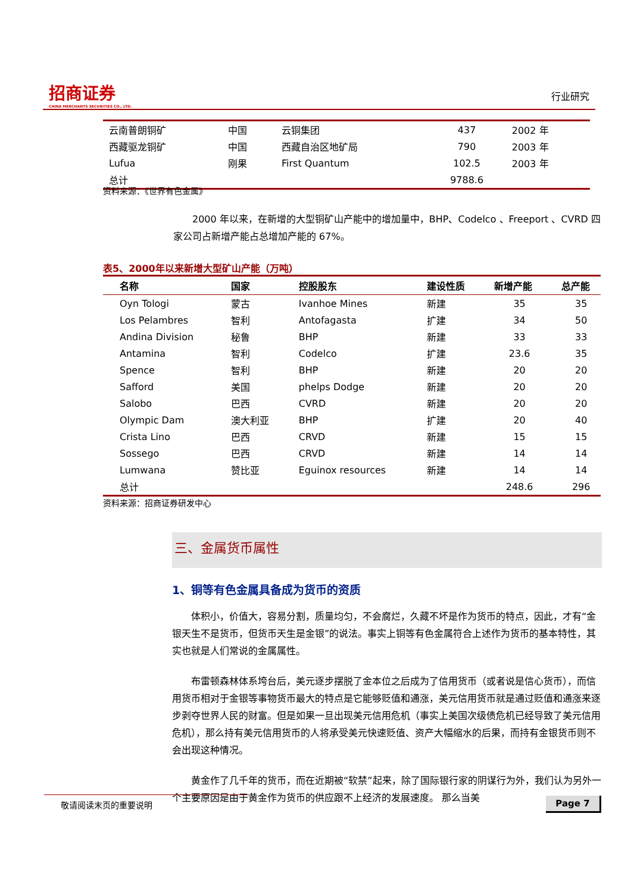招商证券
CHINA MERCHANTS SECURITIES CO., LTD.
行业研究
| 云南普朗铜矿 | 中国 | 云铜集团 | 437 | 2002 年 |
| 西藏驱龙铜矿 | 中国 | 西藏自治区地矿局 | 790 | 2003 年 |
| Lufua | 刚果 | First Quantum | 102.5 | 2003 年 |
| 总计 | | | 9788.6 | |
资料来源：《世界有色金属》
2000 年以来，在新增的大型铜矿山产能中的增加量中，BHP、Codelco 、Freeport 、CVRD 四家公司占新增产能占总增加产能的 67%。
表5、2000年以来新增大型矿山产能（万吨）
| 名称 | 国家 | 控股股东 | 建设性质 | 新增产能 | 总产能 |
| --- | --- | --- | --- | --- | --- |
| Oyn Tologi | 蒙古 | Ivanhoe Mines | 新建 | 35 | 35 |
| Los Pelambres | 智利 | Antofagasta | 扩建 | 34 | 50 |
| Andina Division | 秘鲁 | BHP | 新建 | 33 | 33 |
| Antamina | 智利 | Codelco | 扩建 | 23.6 | 35 |
| Spence | 智利 | BHP | 新建 | 20 | 20 |
| Safford | 美国 | phelps Dodge | 新建 | 20 | 20 |
| Salobo | 巴西 | CVRD | 新建 | 20 | 20 |
| Olympic Dam | 澳大利亚 | BHP | 扩建 | 20 | 40 |
| Crista Lino | 巴西 | CRVD | 新建 | 15 | 15 |
| Sossego | 巴西 | CRVD | 新建 | 14 | 14 |
| Lumwana | 赞比亚 | Eguinox resources | 新建 | 14 | 14 |
| 总计 | | | | 248.6 | 296 |
资料来源：招商证券研发中心
三、金属货币属性
1、铜等有色金属具备成为货币的资质
体积小，价值大，容易分割，质量均匀，不会腐烂，久藏不坏是作为货币的特点，因此，才有“金银天生不是货币，但货币天生是金银”的说法。事实上铜等有色金属符合上述作为货币的基本特性，其实也就是人们常说的金属属性。
布雷顿森林体系垮台后，美元逐步摆脱了金本位之后成为了信用货币（或者说是信心货币），而信用货币相对于金银等事物货币最大的特点是它能够贬值和通涨，美元信用货币就是通过贬值和通涨来逐步剥夺世界人民的财富。但是如果一旦出现美元信用危机（事实上美国次级债危机已经导致了美元信用危机），那么持有美元信用货币的人将承受美元快速贬值、资产大幅缩水的后果，而持有金银货币则不会出现这种情况。
黄金作了几千年的货币，而在近期被“软禁”起来，除了国际银行家的阴谋行为外，我们认为另外一个主要原因是由于黄金作为货币的供应跟不上经济的发展速度。 那么当美
敬请阅读末页的重要说明 Page 7